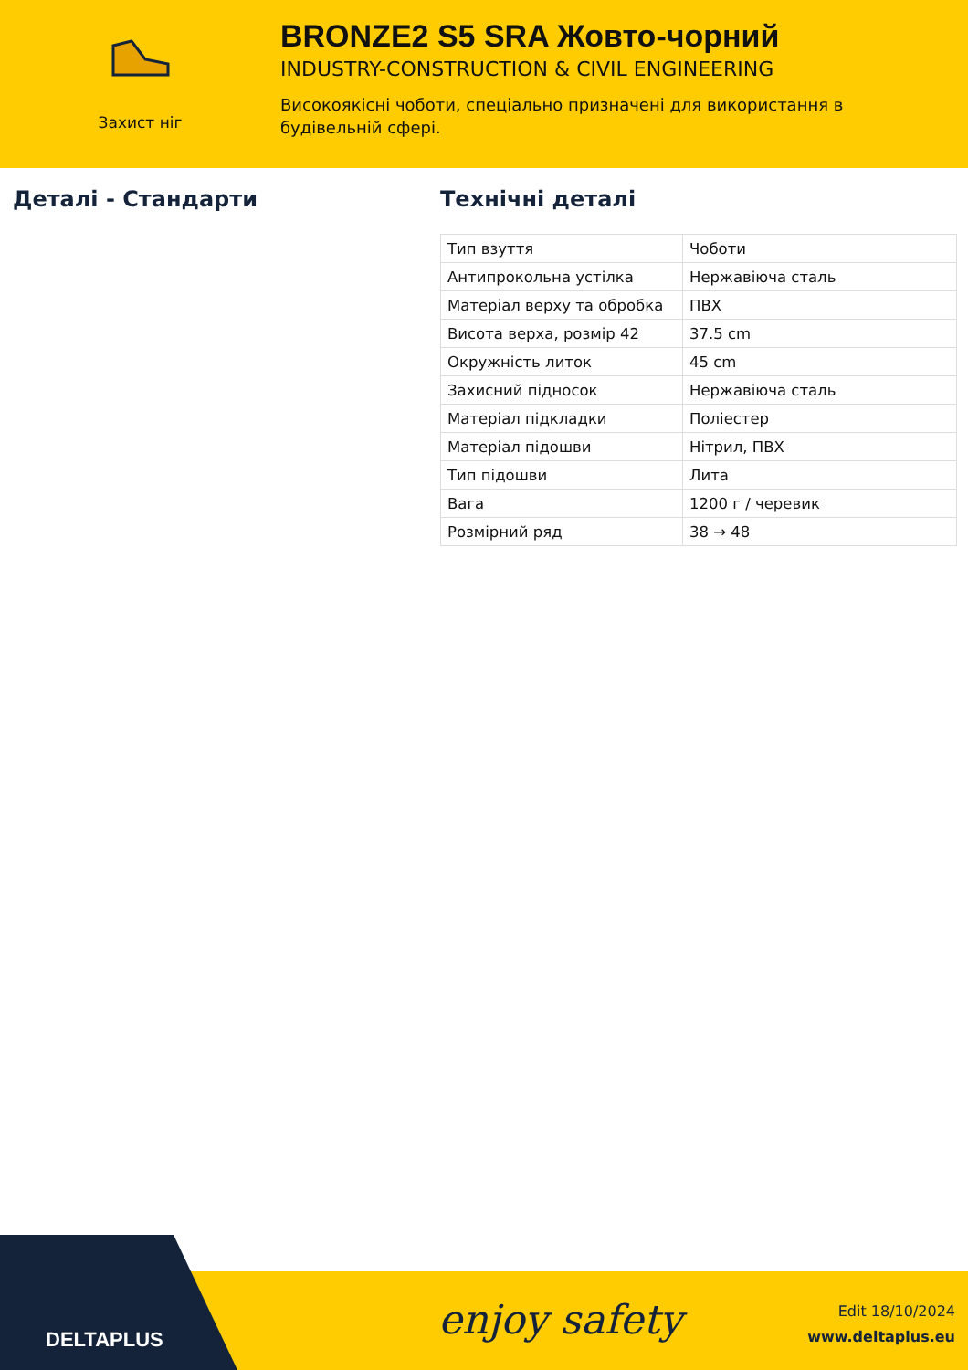Захист ніг
BRONZE2 S5 SRA Жовто-чорний
INDUSTRY-CONSTRUCTION & CIVIL ENGINEERING
Високоякісні чоботи, спеціально призначені для використання в будівельній сфері.
Деталі - Стандарти Технічні деталі
| Тип взуття | Чоботи |
| Антипрокольна устілка | Нержавіюча сталь |
| Матеріал верху та обробка | ПВХ |
| Висота верха, розмір 42 | 37.5 cm |
| Окружність литок | 45 cm |
| Захисний підносок | Нержавіюча сталь |
| Матеріал підкладки | Поліестер |
| Матеріал підошви | Нітрил, ПВХ |
| Тип підошви | Лита |
| Вага | 1200 г / черевик |
| Розмірний ряд | 38 → 48 |
DELTAPLUS enjoy safety
Edit 18/10/2024
www.deltaplus.eu